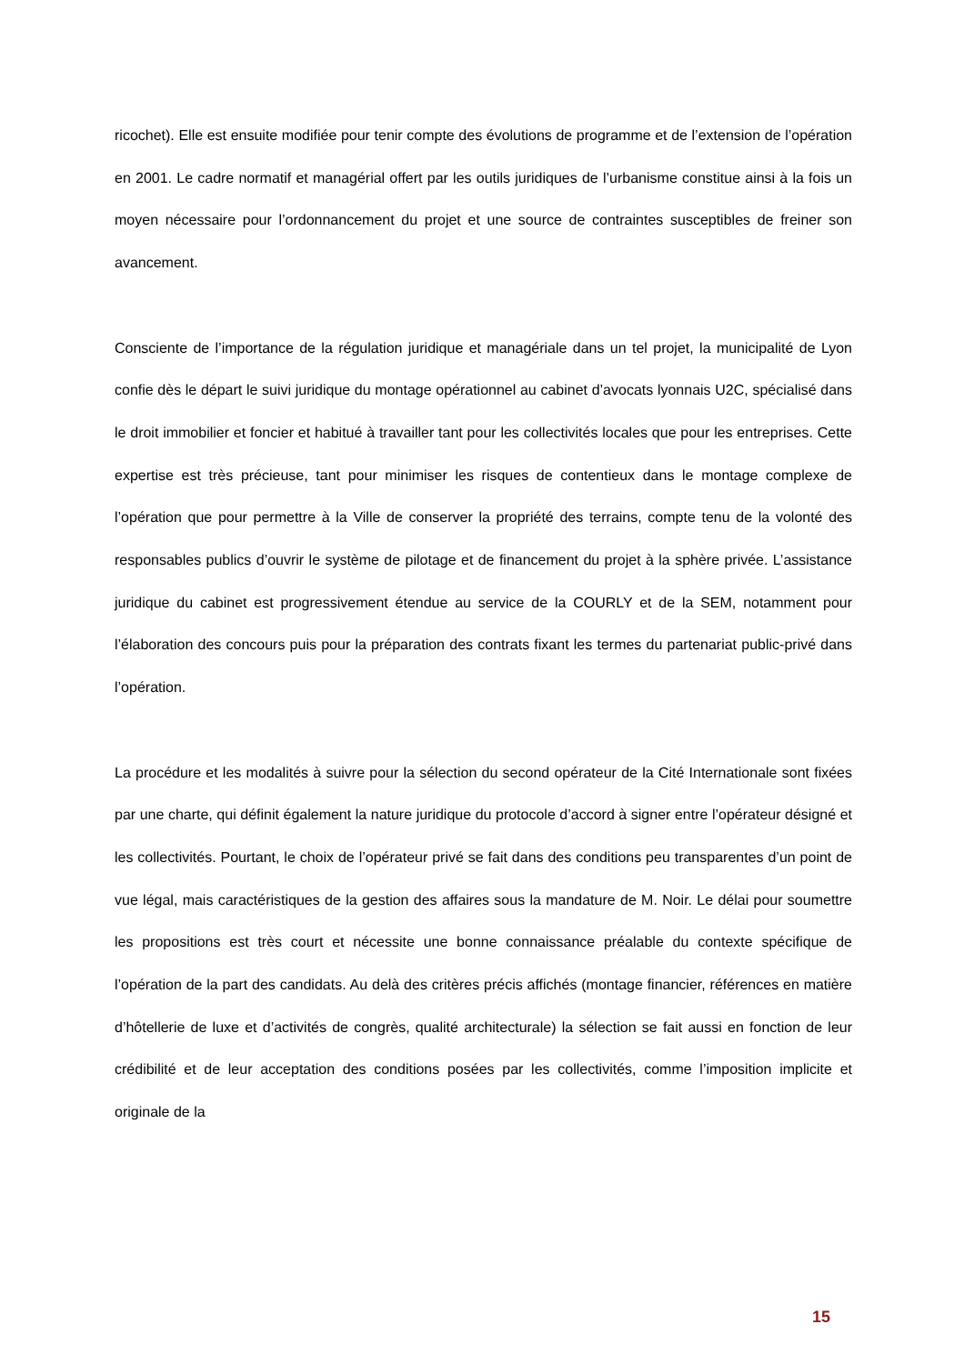ricochet). Elle est ensuite modifiée pour tenir compte des évolutions de programme et de l’extension de l’opération en 2001. Le cadre normatif et managérial offert par les outils juridiques de l’urbanisme constitue ainsi à la fois un moyen nécessaire pour l’ordonnancement du projet et une source de contraintes susceptibles de freiner son avancement.
Consciente de l’importance de la régulation juridique et managériale dans un tel projet, la municipalité de Lyon confie dès le départ le suivi juridique du montage opérationnel au cabinet d’avocats lyonnais U2C, spécialisé dans le droit immobilier et foncier et habitué à travailler tant pour les collectivités locales que pour les entreprises. Cette expertise est très précieuse, tant pour minimiser les risques de contentieux dans le montage complexe de l’opération que pour permettre à la Ville de conserver la propriété des terrains, compte tenu de la volonté des responsables publics d’ouvrir le système de pilotage et de financement du projet à la sphère privée. L’assistance juridique du cabinet est progressivement étendue au service de la COURLY et de la SEM, notamment pour l’élaboration des concours puis pour la préparation des contrats fixant les termes du partenariat public-privé dans l’opération.
La procédure et les modalités à suivre pour la sélection du second opérateur de la Cité Internationale sont fixées par une charte, qui définit également la nature juridique du protocole d’accord à signer entre l’opérateur désigné et les collectivités. Pourtant, le choix de l’opérateur privé se fait dans des conditions peu transparentes d’un point de vue légal, mais caractéristiques de la gestion des affaires sous la mandature de M. Noir. Le délai pour soumettre les propositions est très court et nécessite une bonne connaissance préalable du contexte spécifique de l’opération de la part des candidats. Au delà des critères précis affichés (montage financier, références en matière d’hôtellerie de luxe et d’activités de congrès, qualité architecturale) la sélection se fait aussi en fonction de leur crédibilité et de leur acceptation des conditions posées par les collectivités, comme l’imposition implicite et originale de la
15